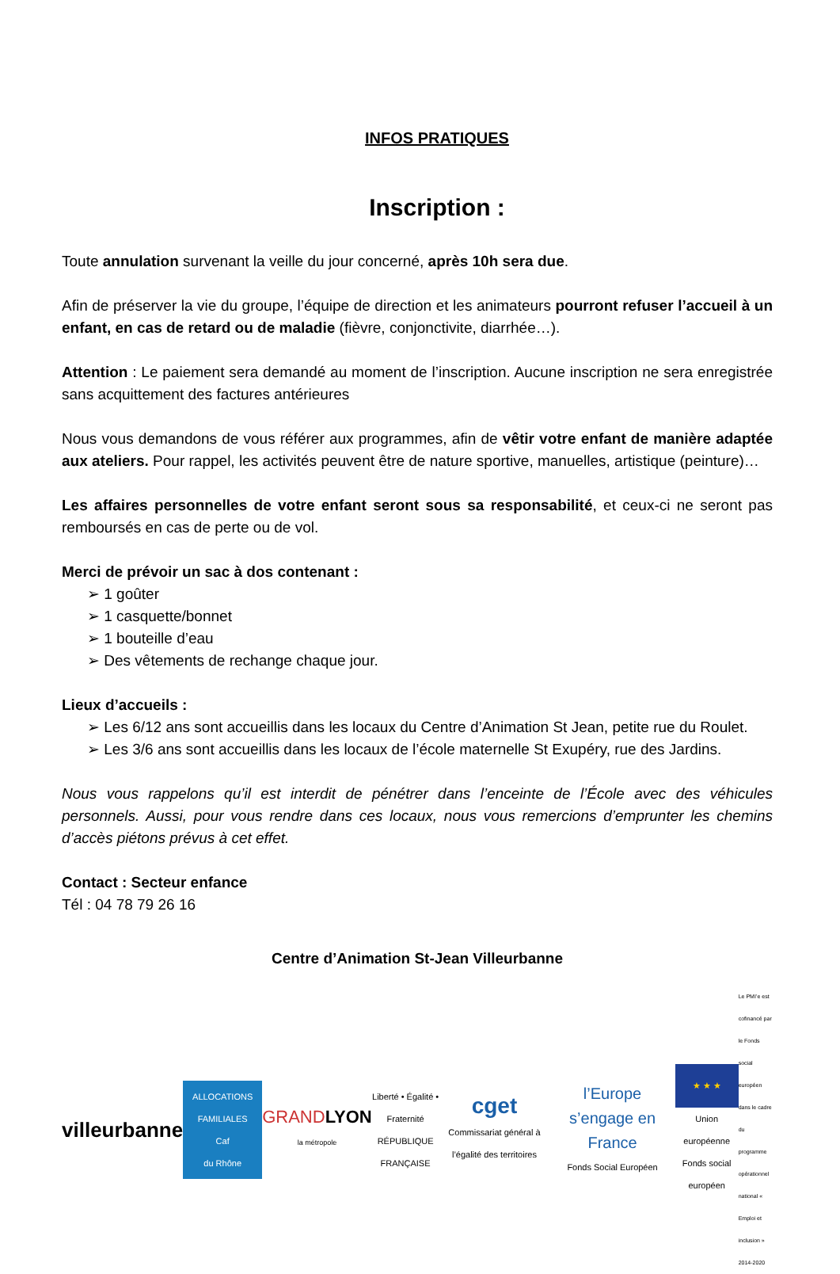INFOS PRATIQUES
Inscription :
Toute annulation survenant la veille du jour concerné, après 10h sera due.
Afin de préserver la vie du groupe, l’équipe de direction et les animateurs pourront refuser l’accueil à un enfant, en cas de retard ou de maladie (fièvre, conjonctivite, diarrhée…).
Attention : Le paiement sera demandé au moment de l’inscription. Aucune inscription ne sera enregistrée sans acquittement des factures antérieures
Nous vous demandons de vous référer aux programmes, afin de vêtir votre enfant de manière adaptée aux ateliers. Pour rappel, les activités peuvent être de nature sportive, manuelles, artistique (peinture)…
Les affaires personnelles de votre enfant seront sous sa responsabilité, et ceux-ci ne seront pas remboursés en cas de perte ou de vol.
Merci de prévoir un sac à dos contenant :
➢ 1 goûter
➢ 1 casquette/bonnet
➢ 1 bouteille d’eau
➢ Des vêtements de rechange chaque jour.
Lieux d’accueils :
➢ Les 6/12 ans sont accueillis dans les locaux du Centre d’Animation St Jean, petite rue du Roulet.
➢ Les 3/6 ans sont accueillis dans les locaux de l’école maternelle St Exupéry, rue des Jardins.
Nous vous rappelons qu’il est interdit de pénétrer dans l’enceinte de l’École avec des véhicules personnels. Aussi, pour vous rendre dans ces locaux, nous vous remercions d’emprunter les chemins d’accès piétons prévus à cet effet.
Contact : Secteur enfance
Tél : 04 78 79 26 16
Centre d’Animation St-Jean Villeurbanne
villeurbanne
ALLOCATIONS FAMILIALES
Caf
du Rhône
GRANDLYON
la métropole
Liberté • Égalité • Fraternité
RÉPUBLIQUE FRANÇAISE
cget
Commissariat général à l’égalité des territoires
l’Europe s’engage en France
Fonds Social Européen
★ ★ ★
Union européenne
Fonds social européen
Le PMI’e est cofinancé par le Fonds social européen dans le cadre du programme opérationnel national « Emploi et inclusion » 2014-2020